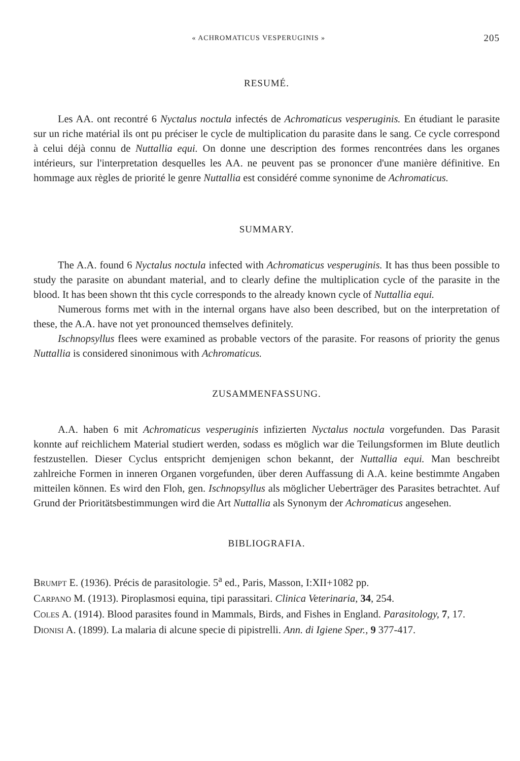« ACHROMATICUS VESPERUGINIS » 205
RESUMÉ.
Les AA. ont recontré 6 Nyctalus noctula infectés de Achromaticus vesperuginis. En étudiant le parasite sur un riche matérial ils ont pu préciser le cycle de multiplication du parasite dans le sang. Ce cycle correspond à celui déjà connu de Nuttallia equi. On donne une description des formes rencontrées dans les organes intérieurs, sur l'interpretation desquelles les AA. ne peuvent pas se prononcer d'une manière définitive. En hommage aux règles de priorité le genre Nuttallia est considéré comme synonime de Achromaticus.
SUMMARY.
The A.A. found 6 Nyctalus noctula infected with Achromaticus vesperuginis. It has thus been possible to study the parasite on abundant material, and to clearly define the multiplication cycle of the parasite in the blood. It has been shown tht this cycle corresponds to the already known cycle of Nuttallia equi.
Numerous forms met with in the internal organs have also been described, but on the interpretation of these, the A.A. have not yet pronounced themselves definitely.
Ischnopsyllus flees were examined as probable vectors of the parasite. For reasons of priority the genus Nuttallia is considered sinonimous with Achromaticus.
ZUSAMMENFASSUNG.
A.A. haben 6 mit Achromaticus vesperuginis infizierten Nyctalus noctula vorgefunden. Das Parasit konnte auf reichlichem Material studiert werden, sodass es möglich war die Teilungsformen im Blute deutlich festzustellen. Dieser Cyclus entspricht demjenigen schon bekannt, der Nuttallia equi. Man beschreibt zahlreiche Formen in inneren Organen vorgefunden, über deren Auffassung di A.A. keine bestimmte Angaben mitteilen können. Es wird den Floh, gen. Ischnopsyllus als möglicher Ueberträger des Parasites betrachtet. Auf Grund der Prioritätsbestimmungen wird die Art Nuttallia als Synonym der Achromaticus angesehen.
BIBLIOGRAFIA.
BRUMPT E. (1936). Précis de parasitologie. 5<sup>a</sup> ed., Paris, Masson, I:XII+1082 pp.
CARPANO M. (1913). Piroplasmosi equina, tipi parassitari. Clinica Veterinaria, 34, 254.
COLES A. (1914). Blood parasites found in Mammals, Birds, and Fishes in England. Parasitology, 7, 17.
DIONISI A. (1899). La malaria di alcune specie di pipistrelli. Ann. di Igiene Sper., 9 377-417.